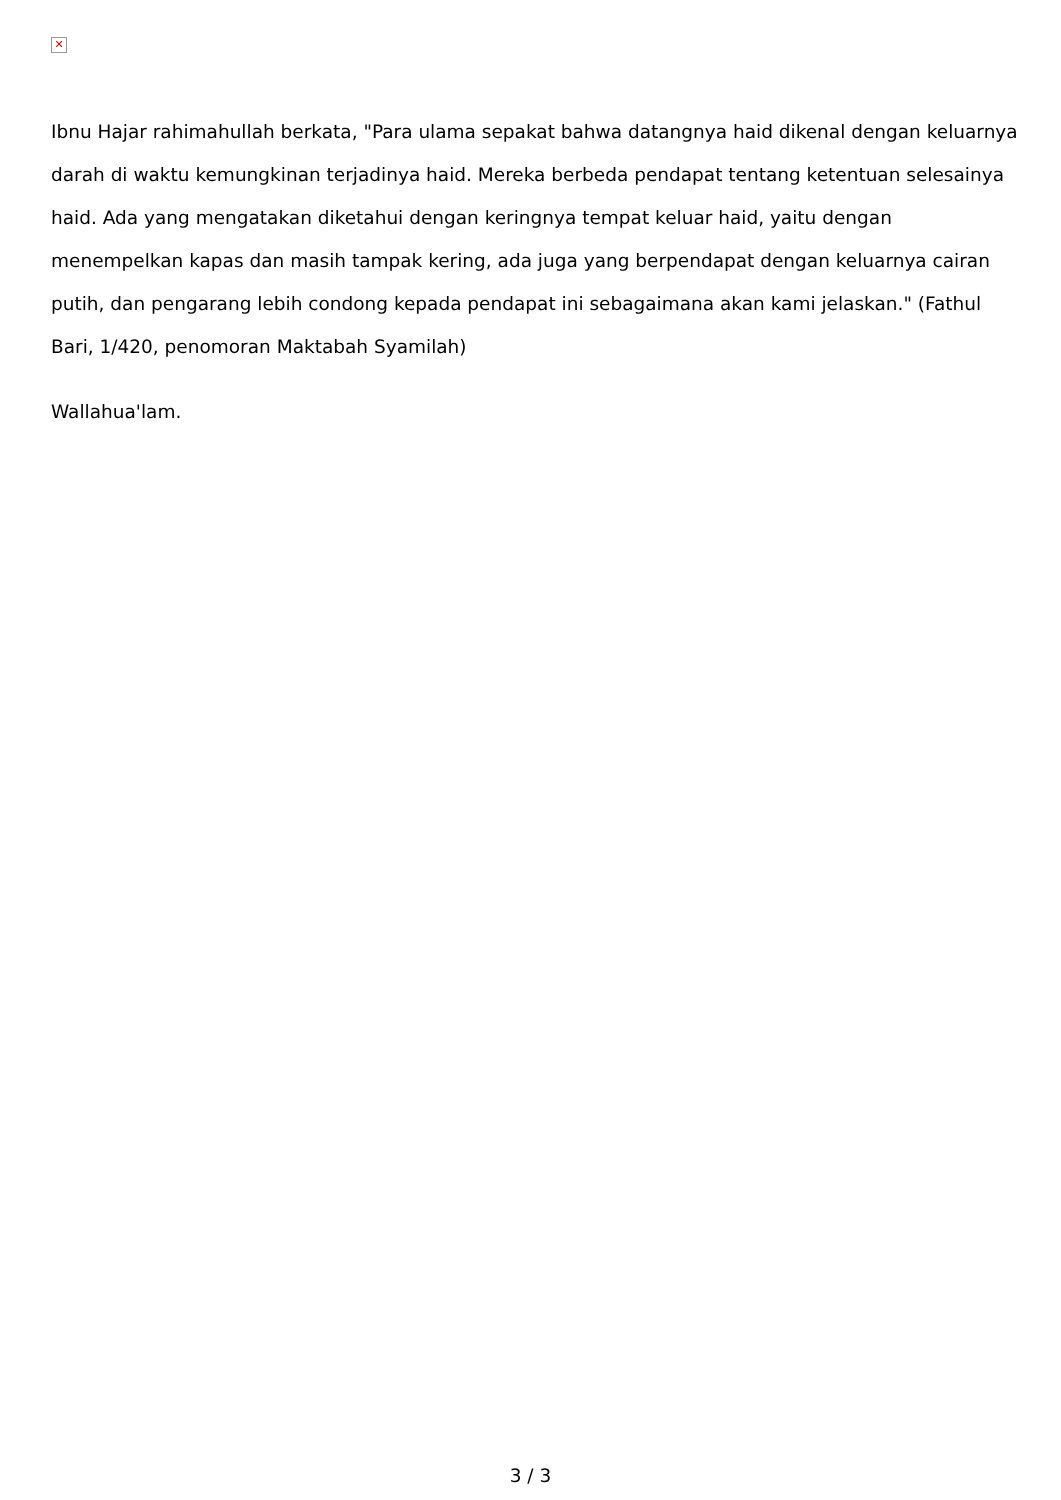✕
Ibnu Hajar rahimahullah berkata, "Para ulama sepakat bahwa datangnya haid dikenal dengan keluarnya darah di waktu kemungkinan terjadinya haid. Mereka berbeda pendapat tentang ketentuan selesainya haid. Ada yang mengatakan diketahui dengan keringnya tempat keluar haid, yaitu dengan menempelkan kapas dan masih tampak kering, ada juga yang berpendapat dengan keluarnya cairan putih, dan pengarang lebih condong kepada pendapat ini sebagaimana akan kami jelaskan." (Fathul Bari, 1/420, penomoran Maktabah Syamilah)
Wallahua'lam.
3 / 3